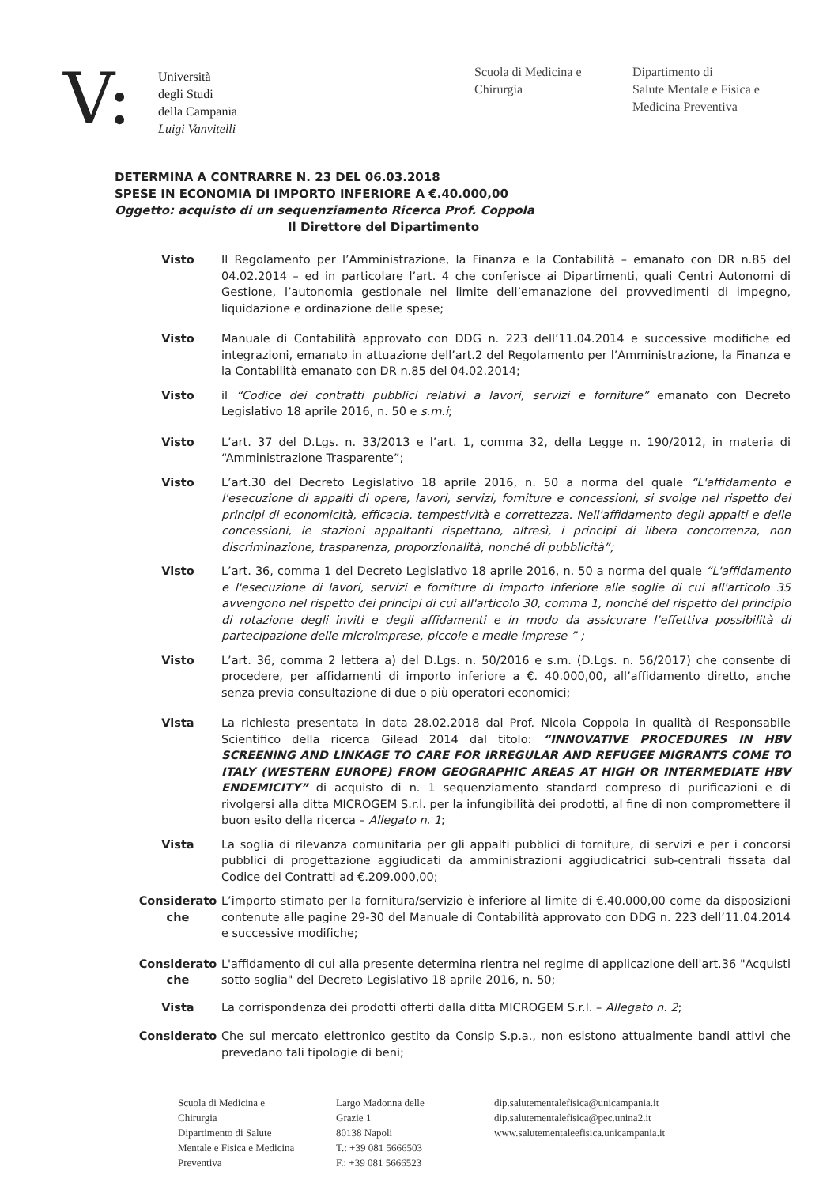V:
Università
degli Studi
della Campania
Luigi Vanvitelli
Scuola di Medicina e
Chirurgia
Dipartimento di
Salute Mentale e Fisica e
Medicina Preventiva
DETERMINA A CONTRARRE N. 23 DEL 06.03.2018
SPESE IN ECONOMIA DI IMPORTO INFERIORE A €.40.000,00
Oggetto: acquisto di un sequenziamento Ricerca Prof. Coppola
Il Direttore del Dipartimento
Visto Il Regolamento per l’Amministrazione, la Finanza e la Contabilità – emanato con DR n.85 del 04.02.2014 – ed in particolare l’art. 4 che conferisce ai Dipartimenti, quali Centri Autonomi di Gestione, l’autonomia gestionale nel limite dell’emanazione dei provvedimenti di impegno, liquidazione e ordinazione delle spese;
Visto Manuale di Contabilità approvato con DDG n. 223 dell’11.04.2014 e successive modifiche ed integrazioni, emanato in attuazione dell’art.2 del Regolamento per l’Amministrazione, la Finanza e la Contabilità emanato con DR n.85 del 04.02.2014;
Visto il “Codice dei contratti pubblici relativi a lavori, servizi e forniture” emanato con Decreto Legislativo 18 aprile 2016, n. 50 e s.m.i;
Visto L’art. 37 del D.Lgs. n. 33/2013 e l’art. 1, comma 32, della Legge n. 190/2012, in materia di “Amministrazione Trasparente”;
Visto L’art.30 del Decreto Legislativo 18 aprile 2016, n. 50 a norma del quale “L'affidamento e l'esecuzione di appalti di opere, lavori, servizi, forniture e concessioni, si svolge nel rispetto dei principi di economicità, efficacia, tempestività e correttezza. Nell'affidamento degli appalti e delle concessioni, le stazioni appaltanti rispettano, altresì, i principi di libera concorrenza, non discriminazione, trasparenza, proporzionalità, nonché di pubblicità”;
Visto L’art. 36, comma 1 del Decreto Legislativo 18 aprile 2016, n. 50 a norma del quale “L'affidamento e l'esecuzione di lavori, servizi e forniture di importo inferiore alle soglie di cui all'articolo 35 avvengono nel rispetto dei principi di cui all'articolo 30, comma 1, nonché del rispetto del principio di rotazione degli inviti e degli affidamenti e in modo da assicurare l’effettiva possibilità di partecipazione delle microimprese, piccole e medie imprese ” ;
Visto L’art. 36, comma 2 lettera a) del D.Lgs. n. 50/2016 e s.m. (D.Lgs. n. 56/2017) che consente di procedere, per affidamenti di importo inferiore a €. 40.000,00, all’affidamento diretto, anche senza previa consultazione di due o più operatori economici;
Vista La richiesta presentata in data 28.02.2018 dal Prof. Nicola Coppola in qualità di Responsabile Scientifico della ricerca Gilead 2014 dal titolo: “INNOVATIVE PROCEDURES IN HBV SCREENING AND LINKAGE TO CARE FOR IRREGULAR AND REFUGEE MIGRANTS COME TO ITALY (WESTERN EUROPE) FROM GEOGRAPHIC AREAS AT HIGH OR INTERMEDIATE HBV ENDEMICITY” di acquisto di n. 1 sequenziamento standard compreso di purificazioni e di rivolgersi alla ditta MICROGEM S.r.l. per la infungibilità dei prodotti, al fine di non compromettere il buon esito della ricerca – Allegato n. 1;
Vista La soglia di rilevanza comunitaria per gli appalti pubblici di forniture, di servizi e per i concorsi pubblici di progettazione aggiudicati da amministrazioni aggiudicatrici sub-centrali fissata dal Codice dei Contratti ad €.209.000,00;
Considerato che
L’importo stimato per la fornitura/servizio è inferiore al limite di €.40.000,00 come da disposizioni contenute alle pagine 29-30 del Manuale di Contabilità approvato con DDG n. 223 dell’11.04.2014 e successive modifiche;
Considerato che
L'affidamento di cui alla presente determina rientra nel regime di applicazione dell'art.36 "Acquisti sotto soglia" del Decreto Legislativo 18 aprile 2016, n. 50;
Vista La corrispondenza dei prodotti offerti dalla ditta MICROGEM S.r.l. – Allegato n. 2;
Considerato Che sul mercato elettronico gestito da Consip S.p.a., non esistono attualmente bandi attivi che prevedano tali tipologie di beni;
Scuola di Medicina e
Chirurgia
Dipartimento di Salute
Mentale e Fisica e Medicina
Preventiva
Largo Madonna delle
Grazie 1
80138 Napoli
T.: +39 081 5666503
F.: +39 081 5666523
dip.salutementalefisica@unicampania.it
dip.salutementalefisica@pec.unina2.it
www.salutementaleefisica.unicampania.it